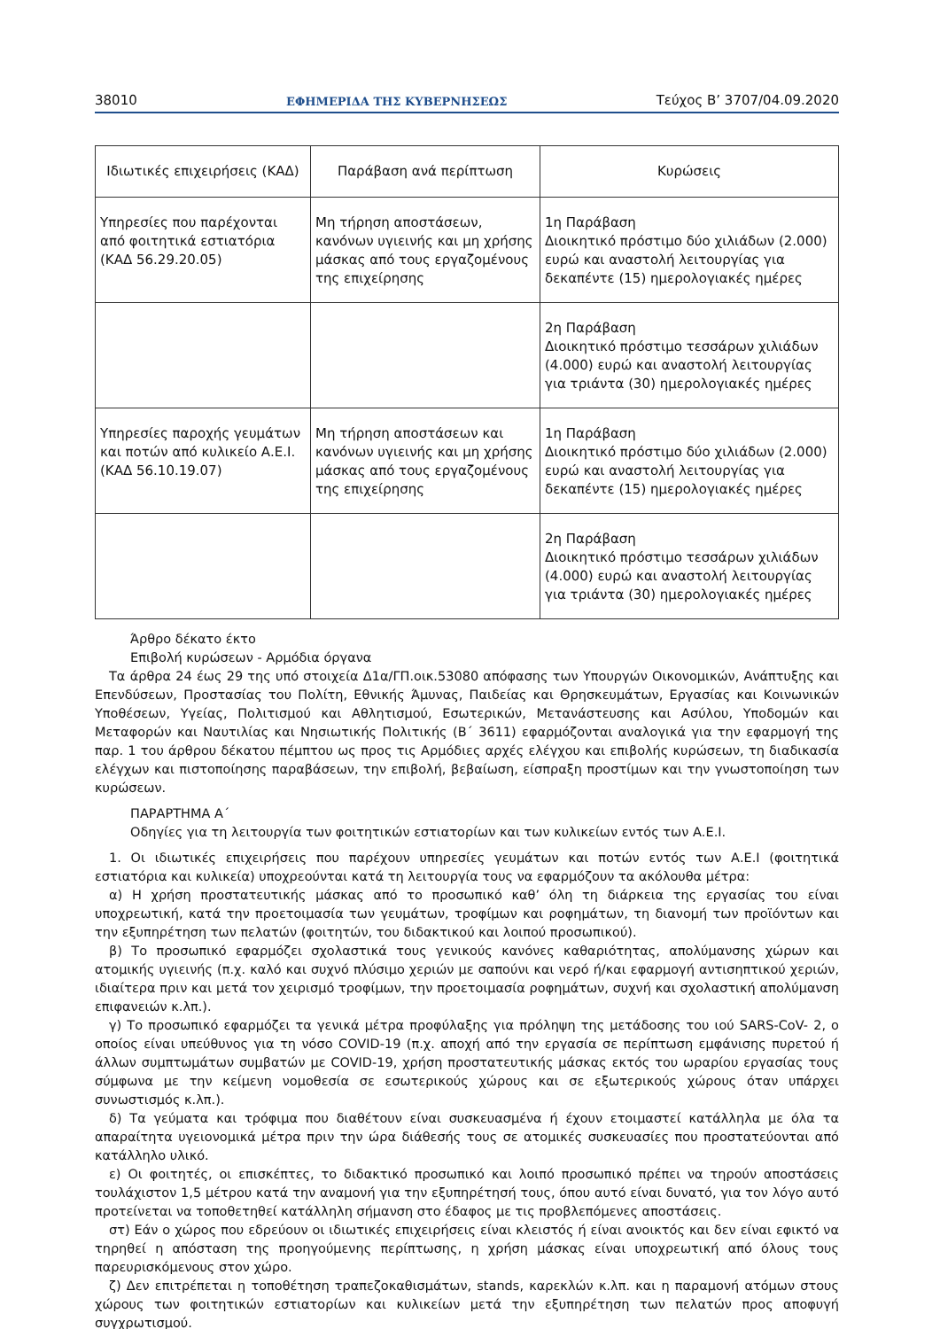38010 ΕΦΗΜΕΡΙΔΑ ΤΗΣ ΚΥΒΕΡΝΗΣΕΩΣ Τεύχος B’ 3707/04.09.2020
| Ιδιωτικές επιχειρήσεις (ΚΑΔ) | Παράβαση ανά περίπτωση | Κυρώσεις |
| --- | --- | --- |
| Υπηρεσίες που παρέχονται από φοιτητικά εστιατόρια (ΚΑΔ 56.29.20.05) | Μη τήρηση αποστάσεων, κανόνων υγιεινής και μη χρήσης μάσκας από τους εργαζομένους της επιχείρησης | 1η Παράβαση Διοικητικό πρόστιμο δύο χιλιάδων (2.000) ευρώ και αναστολή λειτουργίας για δεκαπέντε (15) ημερολογιακές ημέρες |
| | | 2η Παράβαση Διοικητικό πρόστιμο τεσσάρων χιλιάδων (4.000) ευρώ και αναστολή λειτουργίας για τριάντα (30) ημερολογιακές ημέρες |
| Υπηρεσίες παροχής γευμάτων και ποτών από κυλικείο Α.Ε.Ι. (ΚΑΔ 56.10.19.07) | Μη τήρηση αποστάσεων και κανόνων υγιεινής και μη χρήσης μάσκας από τους εργαζομένους της επιχείρησης | 1η Παράβαση Διοικητικό πρόστιμο δύο χιλιάδων (2.000) ευρώ και αναστολή λειτουργίας για δεκαπέντε (15) ημερολογιακές ημέρες |
| | | 2η Παράβαση Διοικητικό πρόστιμο τεσσάρων χιλιάδων (4.000) ευρώ και αναστολή λειτουργίας για τριάντα (30) ημερολογιακές ημέρες |
Άρθρο δέκατο έκτο
Επιβολή κυρώσεων - Αρμόδια όργανα
Τα άρθρα 24 έως 29 της υπό στοιχεία Δ1α/ΓΠ.οικ.53080 απόφασης των Υπουργών Οικονομικών, Ανάπτυξης και Επενδύσεων, Προστασίας του Πολίτη, Εθνικής Άμυνας, Παιδείας και Θρησκευμάτων, Εργασίας και Κοινωνικών Υποθέσεων, Υγείας, Πολιτισμού και Αθλητισμού, Εσωτερικών, Μετανάστευσης και Ασύλου, Υποδομών και Μεταφορών και Ναυτιλίας και Νησιωτικής Πολιτικής (Β΄ 3611) εφαρμόζονται αναλογικά για την εφαρμογή της παρ. 1 του άρθρου δέκατου πέμπτου ως προς τις Αρμόδιες αρχές ελέγχου και επιβολής κυρώσεων, τη διαδικασία ελέγχων και πιστοποίησης παραβάσεων, την επιβολή, βεβαίωση, είσπραξη προστίμων και την γνωστοποίηση των κυρώσεων.
ΠΑΡΑΡΤΗΜΑ Α΄
Οδηγίες για τη λειτουργία των φοιτητικών εστιατορίων και των κυλικείων εντός των Α.Ε.Ι.
1. Οι ιδιωτικές επιχειρήσεις που παρέχουν υπηρεσίες γευμάτων και ποτών εντός των Α.Ε.Ι (φοιτητικά εστιατόρια και κυλικεία) υποχρεούνται κατά τη λειτουργία τους να εφαρμόζουν τα ακόλουθα μέτρα:
α) Η χρήση προστατευτικής μάσκας από το προσωπικό καθ’ όλη τη διάρκεια της εργασίας του είναι υποχρεωτική, κατά την προετοιμασία των γευμάτων, τροφίμων και ροφημάτων, τη διανομή των προϊόντων και την εξυπηρέτηση των πελατών (φοιτητών, του διδακτικού και λοιπού προσωπικού).
β) Το προσωπικό εφαρμόζει σχολαστικά τους γενικούς κανόνες καθαριότητας, απολύμανσης χώρων και ατομικής υγιεινής (π.χ. καλό και συχνό πλύσιμο χεριών με σαπούνι και νερό ή/και εφαρμογή αντισηπτικού χεριών, ιδιαίτερα πριν και μετά τον χειρισμό τροφίμων, την προετοιμασία ροφημάτων, συχνή και σχολαστική απολύμανση επιφανειών κ.λπ.).
γ) Το προσωπικό εφαρμόζει τα γενικά μέτρα προφύλαξης για πρόληψη της μετάδοσης του ιού SARS-CoV- 2, ο οποίος είναι υπεύθυνος για τη νόσο COVID-19 (π.χ. αποχή από την εργασία σε περίπτωση εμφάνισης πυρετού ή άλλων συμπτωμάτων συμβατών με COVID-19, χρήση προστατευτικής μάσκας εκτός του ωραρίου εργασίας τους σύμφωνα με την κείμενη νομοθεσία σε εσωτερικούς χώρους και σε εξωτερικούς χώρους όταν υπάρχει συνωστισμός κ.λπ.).
δ) Τα γεύματα και τρόφιμα που διαθέτουν είναι συσκευασμένα ή έχουν ετοιμαστεί κατάλληλα με όλα τα απαραίτητα υγειονομικά μέτρα πριν την ώρα διάθεσής τους σε ατομικές συσκευασίες που προστατεύονται από κατάλληλο υλικό.
ε) Οι φοιτητές, οι επισκέπτες, το διδακτικό προσωπικό και λοιπό προσωπικό πρέπει να τηρούν αποστάσεις τουλάχιστον 1,5 μέτρου κατά την αναμονή για την εξυπηρέτησή τους, όπου αυτό είναι δυνατό, για τον λόγο αυτό προτείνεται να τοποθετηθεί κατάλληλη σήμανση στο έδαφος με τις προβλεπόμενες αποστάσεις.
στ) Εάν ο χώρος που εδρεύουν οι ιδιωτικές επιχειρήσεις είναι κλειστός ή είναι ανοικτός και δεν είναι εφικτό να τηρηθεί η απόσταση της προηγούμενης περίπτωσης, η χρήση μάσκας είναι υποχρεωτική από όλους τους παρευρισκόμενους στον χώρο.
ζ) Δεν επιτρέπεται η τοποθέτηση τραπεζοκαθισμάτων, stands, καρεκλών κ.λπ. και η παραμονή ατόμων στους χώρους των φοιτητικών εστιατορίων και κυλικείων μετά την εξυπηρέτηση των πελατών προς αποφυγή συγχρωτισμού.